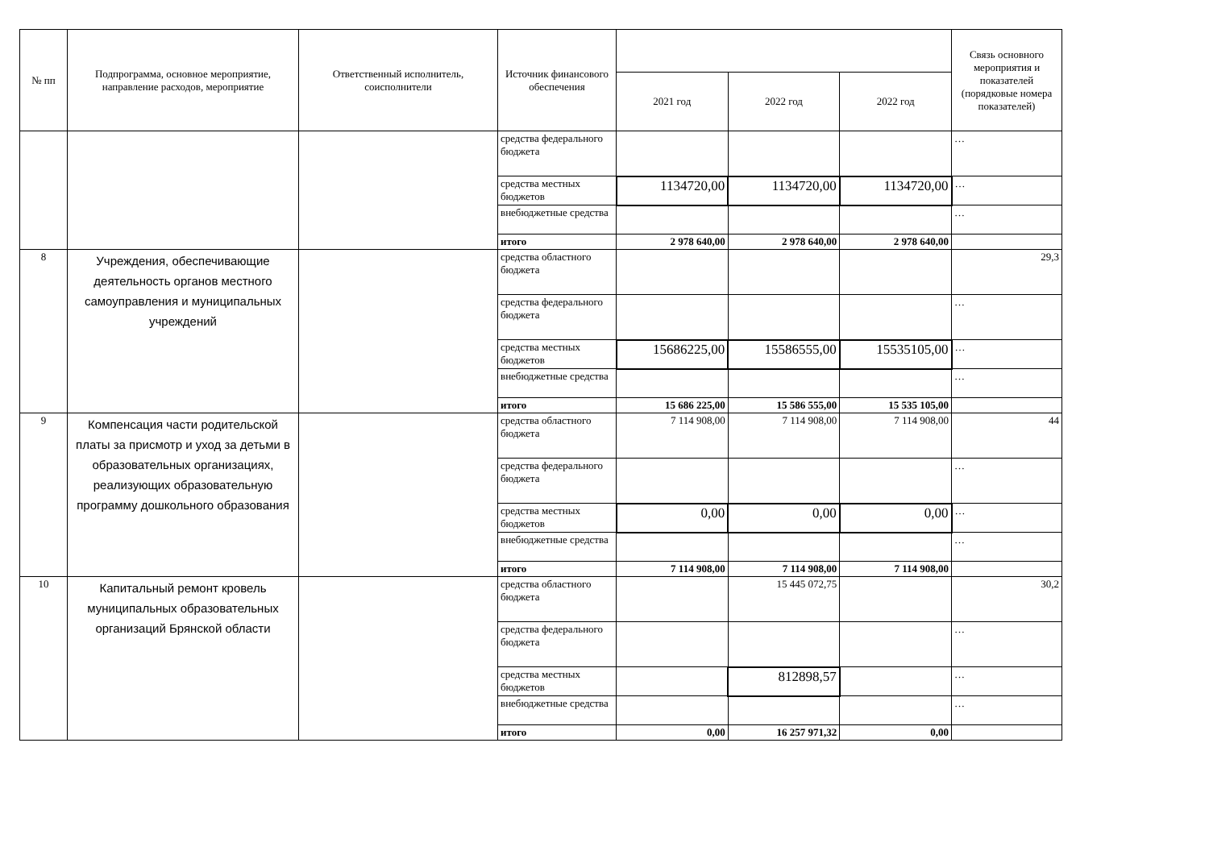| № пп | Подпрограмма, основное мероприятие, направление расходов, мероприятие | Ответственный исполнитель, соисполнители | Источник финансового обеспечения | | | | Связь основного мероприятия и показателей (порядковые номера показателей) |
| --- | --- | --- | --- | --- | --- | --- | --- |
| | | | | 2021 год | 2022 год | 2022 год | |
| | | | средства федерального бюджета | | | | … |
| | | | средства местных бюджетов | 1134720,00 | 1134720,00 | 1134720,00 | … |
| | | | внебюджетные средства | | | | … |
| | | | итого | 2 978 640,00 | 2 978 640,00 | 2 978 640,00 | |
| 8 | Учреждения, обеспечивающие деятельность органов местного самоуправления и муниципальных учреждений | | средства областного бюджета | | | | 29,3 |
| | | | средства федерального бюджета | | | | … |
| | | | средства местных бюджетов | 15686225,00 | 15586555,00 | 15535105,00 | … |
| | | | внебюджетные средства | | | | … |
| | | | итого | 15 686 225,00 | 15 586 555,00 | 15 535 105,00 | |
| 9 | Компенсация части родительской платы за присмотр и уход за детьми в образовательных организациях, реализующих образовательную программу дошкольного образования | | средства областного бюджета | 7 114 908,00 | 7 114 908,00 | 7 114 908,00 | 44 |
| | | | средства федерального бюджета | | | | … |
| | | | средства местных бюджетов | 0,00 | 0,00 | 0,00 | … |
| | | | внебюджетные средства | | | | … |
| | | | итого | 7 114 908,00 | 7 114 908,00 | 7 114 908,00 | |
| 10 | Капитальный ремонт кровель муниципальных образовательных организаций Брянской области | | средства областного бюджета | | 15 445 072,75 | | 30,2 |
| | | | средства федерального бюджета | | | | … |
| | | | средства местных бюджетов | | 812898,57 | | … |
| | | | внебюджетные средства | | | | … |
| | | | итого | 0,00 | 16 257 971,32 | 0,00 | |